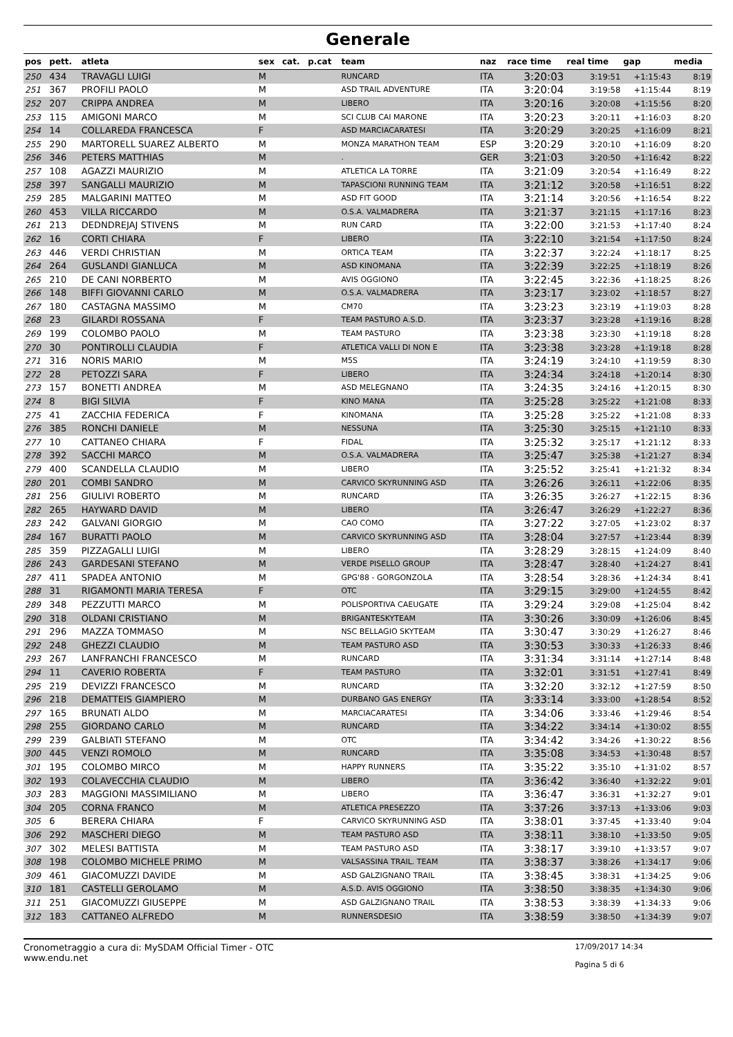Generale
| pos | pett. | atleta | sex | cat. | p.cat | team | naz | race time | real time | gap | media |
| --- | --- | --- | --- | --- | --- | --- | --- | --- | --- | --- | --- |
| 250 | 434 | TRAVAGLI LUIGI | M | | | RUNCARD | ITA | 3:20:03 | 3:19:51 | +1:15:43 | 8:19 |
| 251 | 367 | PROFILI PAOLO | M | | | ASD TRAIL ADVENTURE | ITA | 3:20:04 | 3:19:58 | +1:15:44 | 8:19 |
| 252 | 207 | CRIPPA ANDREA | M | | | LIBERO | ITA | 3:20:16 | 3:20:08 | +1:15:56 | 8:20 |
| 253 | 115 | AMIGONI MARCO | M | | | SCI CLUB CAI MARONE | ITA | 3:20:23 | 3:20:11 | +1:16:03 | 8:20 |
| 254 | 14 | COLLAREDA FRANCESCA | F | | | ASD MARCIACARATESI | ITA | 3:20:29 | 3:20:25 | +1:16:09 | 8:21 |
| 255 | 290 | MARTORELL SUAREZ ALBERTO | M | | | MONZA MARATHON TEAM | ESP | 3:20:29 | 3:20:10 | +1:16:09 | 8:20 |
| 256 | 346 | PETERS MATTHIAS | M | | | . | GER | 3:21:03 | 3:20:50 | +1:16:42 | 8:22 |
| 257 | 108 | AGAZZI MAURIZIO | M | | | ATLETICA LA TORRE | ITA | 3:21:09 | 3:20:54 | +1:16:49 | 8:22 |
| 258 | 397 | SANGALLI MAURIZIO | M | | | TAPASCIONI RUNNING TEAM | ITA | 3:21:12 | 3:20:58 | +1:16:51 | 8:22 |
| 259 | 285 | MALGARINI MATTEO | M | | | ASD FIT GOOD | ITA | 3:21:14 | 3:20:56 | +1:16:54 | 8:22 |
| 260 | 453 | VILLA RICCARDO | M | | | O.S.A. VALMADRERA | ITA | 3:21:37 | 3:21:15 | +1:17:16 | 8:23 |
| 261 | 213 | DEDNDREJAJ STIVENS | M | | | RUN CARD | ITA | 3:22:00 | 3:21:53 | +1:17:40 | 8:24 |
| 262 | 16 | CORTI CHIARA | F | | | LIBERO | ITA | 3:22:10 | 3:21:54 | +1:17:50 | 8:24 |
| 263 | 446 | VERDI CHRISTIAN | M | | | ORTICA TEAM | ITA | 3:22:37 | 3:22:24 | +1:18:17 | 8:25 |
| 264 | 264 | GUSLANDI GIANLUCA | M | | | ASD KINOMANA | ITA | 3:22:39 | 3:22:25 | +1:18:19 | 8:26 |
| 265 | 210 | DE CANI NORBERTO | M | | | AVIS OGGIONO | ITA | 3:22:45 | 3:22:36 | +1:18:25 | 8:26 |
| 266 | 148 | BIFFI GIOVANNI CARLO | M | | | O.S.A. VALMADRERA | ITA | 3:23:17 | 3:23:02 | +1:18:57 | 8:27 |
| 267 | 180 | CASTAGNA MASSIMO | M | | | CM70 | ITA | 3:23:23 | 3:23:19 | +1:19:03 | 8:28 |
| 268 | 23 | GILARDI ROSSANA | F | | | TEAM PASTURO A.S.D. | ITA | 3:23:37 | 3:23:28 | +1:19:16 | 8:28 |
| 269 | 199 | COLOMBO PAOLO | M | | | TEAM PASTURO | ITA | 3:23:38 | 3:23:30 | +1:19:18 | 8:28 |
| 270 | 30 | PONTIROLLI CLAUDIA | F | | | ATLETICA VALLI DI NON E | ITA | 3:23:38 | 3:23:28 | +1:19:18 | 8:28 |
| 271 | 316 | NORIS MARIO | M | | | M5S | ITA | 3:24:19 | 3:24:10 | +1:19:59 | 8:30 |
| 272 | 28 | PETOZZI SARA | F | | | LIBERO | ITA | 3:24:34 | 3:24:18 | +1:20:14 | 8:30 |
| 273 | 157 | BONETTI ANDREA | M | | | ASD MELEGNANO | ITA | 3:24:35 | 3:24:16 | +1:20:15 | 8:30 |
| 274 | 8 | BIGI SILVIA | F | | | KINO MANA | ITA | 3:25:28 | 3:25:22 | +1:21:08 | 8:33 |
| 275 | 41 | ZACCHIA FEDERICA | F | | | KINOMANA | ITA | 3:25:28 | 3:25:22 | +1:21:08 | 8:33 |
| 276 | 385 | RONCHI DANIELE | M | | | NESSUNA | ITA | 3:25:30 | 3:25:15 | +1:21:10 | 8:33 |
| 277 | 10 | CATTANEO CHIARA | F | | | FIDAL | ITA | 3:25:32 | 3:25:17 | +1:21:12 | 8:33 |
| 278 | 392 | SACCHI MARCO | M | | | O.S.A. VALMADRERA | ITA | 3:25:47 | 3:25:38 | +1:21:27 | 8:34 |
| 279 | 400 | SCANDELLA CLAUDIO | M | | | LIBERO | ITA | 3:25:52 | 3:25:41 | +1:21:32 | 8:34 |
| 280 | 201 | COMBI SANDRO | M | | | CARVICO SKYRUNNING ASD | ITA | 3:26:26 | 3:26:11 | +1:22:06 | 8:35 |
| 281 | 256 | GIULIVI ROBERTO | M | | | RUNCARD | ITA | 3:26:35 | 3:26:27 | +1:22:15 | 8:36 |
| 282 | 265 | HAYWARD DAVID | M | | | LIBERO | ITA | 3:26:47 | 3:26:29 | +1:22:27 | 8:36 |
| 283 | 242 | GALVANI GIORGIO | M | | | CAO COMO | ITA | 3:27:22 | 3:27:05 | +1:23:02 | 8:37 |
| 284 | 167 | BURATTI PAOLO | M | | | CARVICO SKYRUNNING ASD | ITA | 3:28:04 | 3:27:57 | +1:23:44 | 8:39 |
| 285 | 359 | PIZZAGALLI LUIGI | M | | | LIBERO | ITA | 3:28:29 | 3:28:15 | +1:24:09 | 8:40 |
| 286 | 243 | GARDESANI STEFANO | M | | | VERDE PISELLO GROUP | ITA | 3:28:47 | 3:28:40 | +1:24:27 | 8:41 |
| 287 | 411 | SPADEA ANTONIO | M | | | GPG'88 - GORGONZOLA | ITA | 3:28:54 | 3:28:36 | +1:24:34 | 8:41 |
| 288 | 31 | RIGAMONTI MARIA TERESA | F | | | OTC | ITA | 3:29:15 | 3:29:00 | +1:24:55 | 8:42 |
| 289 | 348 | PEZZUTTI MARCO | M | | | POLISPORTIVA CAEUGATE | ITA | 3:29:24 | 3:29:08 | +1:25:04 | 8:42 |
| 290 | 318 | OLDANI CRISTIANO | M | | | BRIGANTESKYTEAM | ITA | 3:30:26 | 3:30:09 | +1:26:06 | 8:45 |
| 291 | 296 | MAZZA TOMMASO | M | | | NSC BELLAGIO SKYTEAM | ITA | 3:30:47 | 3:30:29 | +1:26:27 | 8:46 |
| 292 | 248 | GHEZZI CLAUDIO | M | | | TEAM PASTURO ASD | ITA | 3:30:53 | 3:30:33 | +1:26:33 | 8:46 |
| 293 | 267 | LANFRANCHI FRANCESCO | M | | | RUNCARD | ITA | 3:31:34 | 3:31:14 | +1:27:14 | 8:48 |
| 294 | 11 | CAVERIO ROBERTA | F | | | TEAM PASTURO | ITA | 3:32:01 | 3:31:51 | +1:27:41 | 8:49 |
| 295 | 219 | DEVIZZI FRANCESCO | M | | | RUNCARD | ITA | 3:32:20 | 3:32:12 | +1:27:59 | 8:50 |
| 296 | 218 | DEMATTEIS GIAMPIERO | M | | | DURBANO GAS ENERGY | ITA | 3:33:14 | 3:33:00 | +1:28:54 | 8:52 |
| 297 | 165 | BRUNATI ALDO | M | | | MARCIACARATESI | ITA | 3:34:06 | 3:33:46 | +1:29:46 | 8:54 |
| 298 | 255 | GIORDANO CARLO | M | | | RUNCARD | ITA | 3:34:22 | 3:34:14 | +1:30:02 | 8:55 |
| 299 | 239 | GALBIATI STEFANO | M | | | OTC | ITA | 3:34:42 | 3:34:26 | +1:30:22 | 8:56 |
| 300 | 445 | VENZI ROMOLO | M | | | RUNCARD | ITA | 3:35:08 | 3:34:53 | +1:30:48 | 8:57 |
| 301 | 195 | COLOMBO MIRCO | M | | | HAPPY RUNNERS | ITA | 3:35:22 | 3:35:10 | +1:31:02 | 8:57 |
| 302 | 193 | COLAVECCHIA CLAUDIO | M | | | LIBERO | ITA | 3:36:42 | 3:36:40 | +1:32:22 | 9:01 |
| 303 | 283 | MAGGIONI MASSIMILIANO | M | | | LIBERO | ITA | 3:36:47 | 3:36:31 | +1:32:27 | 9:01 |
| 304 | 205 | CORNA FRANCO | M | | | ATLETICA PRESEZZO | ITA | 3:37:26 | 3:37:13 | +1:33:06 | 9:03 |
| 305 | 6 | BERERA CHIARA | F | | | CARVICO SKYRUNNING ASD | ITA | 3:38:01 | 3:37:45 | +1:33:40 | 9:04 |
| 306 | 292 | MASCHERI DIEGO | M | | | TEAM PASTURO ASD | ITA | 3:38:11 | 3:38:10 | +1:33:50 | 9:05 |
| 307 | 302 | MELESI BATTISTA | M | | | TEAM PASTURO ASD | ITA | 3:38:17 | 3:39:10 | +1:33:57 | 9:07 |
| 308 | 198 | COLOMBO MICHELE PRIMO | M | | | VALSASSINA TRAIL. TEAM | ITA | 3:38:37 | 3:38:26 | +1:34:17 | 9:06 |
| 309 | 461 | GIACOMUZZI DAVIDE | M | | | ASD GALZIGNANO TRAIL | ITA | 3:38:45 | 3:38:31 | +1:34:25 | 9:06 |
| 310 | 181 | CASTELLI GEROLAMO | M | | | A.S.D. AVIS OGGIONO | ITA | 3:38:50 | 3:38:35 | +1:34:30 | 9:06 |
| 311 | 251 | GIACOMUZZI GIUSEPPE | M | | | ASD GALZIGNANO TRAIL | ITA | 3:38:53 | 3:38:39 | +1:34:33 | 9:06 |
| 312 | 183 | CATTANEO ALFREDO | M | | | RUNNERSDESIO | ITA | 3:38:59 | 3:38:50 | +1:34:39 | 9:07 |
Cronometraggio a cura di: MySDAM Official Timer - OTC
www.endu.net
17/09/2017 14:34
Pagina 5 di 6